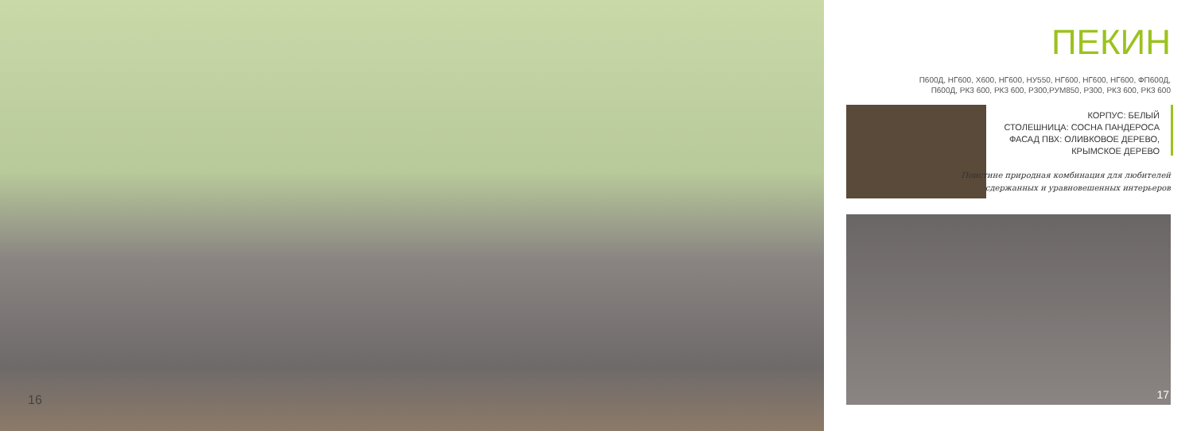16
ПЕКИН
П600Д, НГ600, Х600, НГ600, НУ550, НГ600, НГ600, НГ600, ФП600Д,
П600Д, РК3 600, РК3 600, Р300,РУМ850, Р300, РК3 600, РК3 600
КОРПУС: БЕЛЫЙ
СТОЛЕШНИЦА: СОСНА ПАНДЕРОСА
ФАСАД ПВХ: ОЛИВКОВОЕ ДЕРЕВО,
КРЫМСКОЕ ДЕРЕВО
Поистине природная комбинация для любителей
сдержанных и уравновешенных интерьеров
17